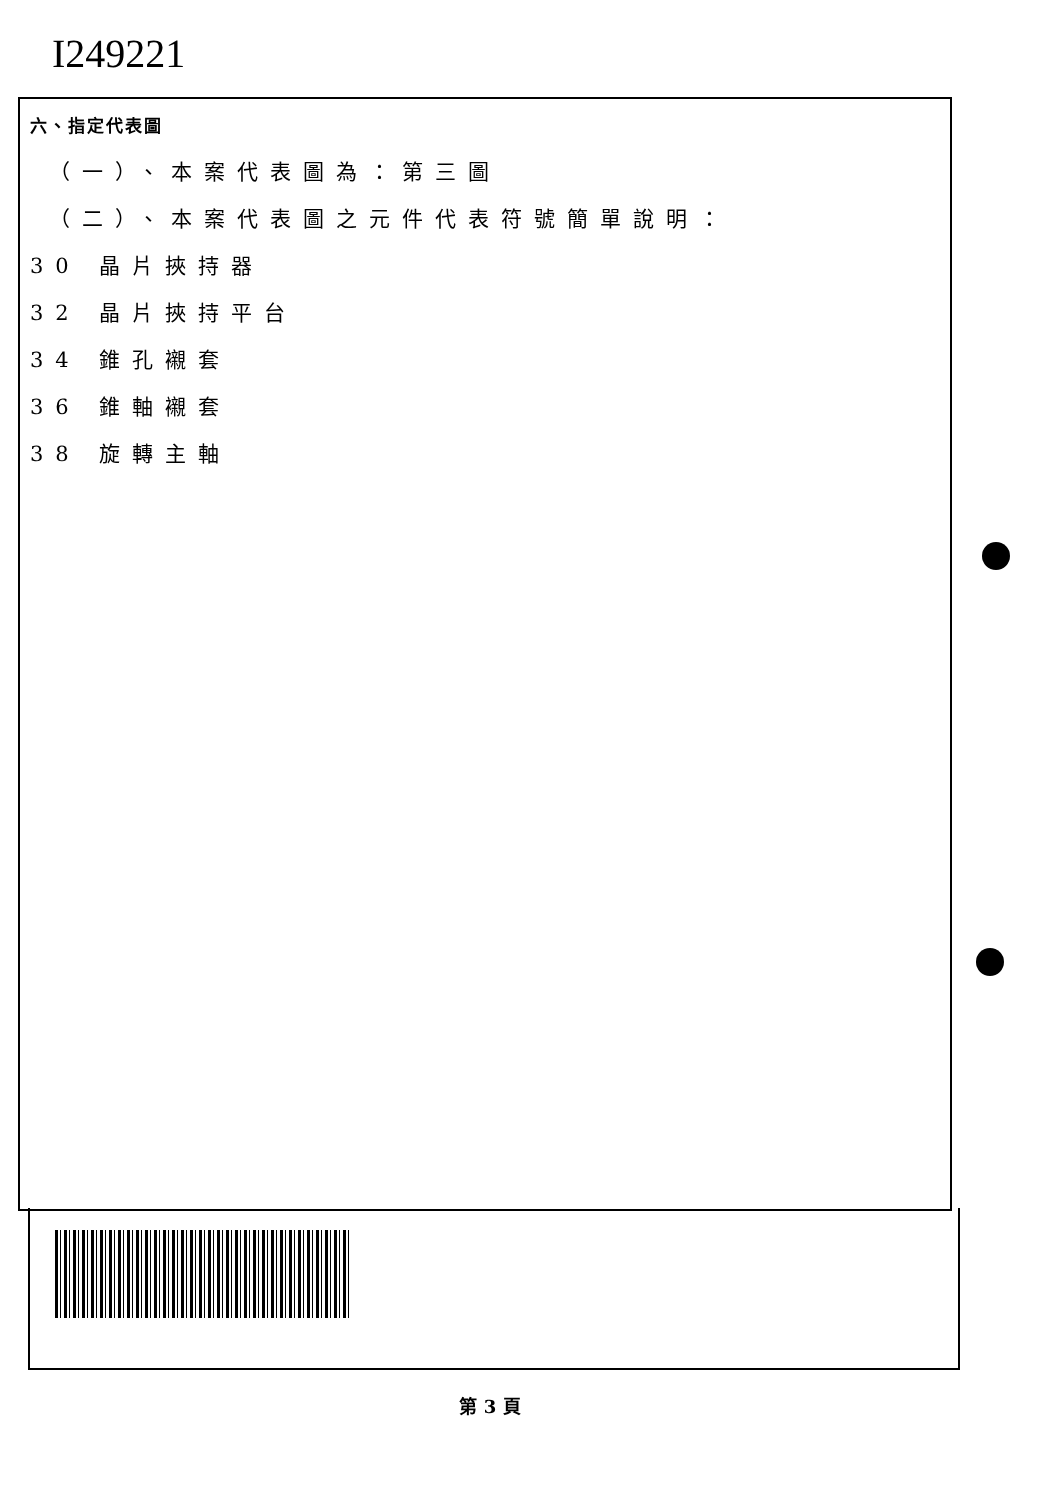I249221
六、指定代表圖
（一）、本案代表圖為：第三圖
（二）、本案代表圖之元件代表符號簡單說明：
30 晶片挾持器
32 晶片挾持平台
34 錐孔襯套
36 錐軸襯套
38 旋轉主軸
第 3 頁